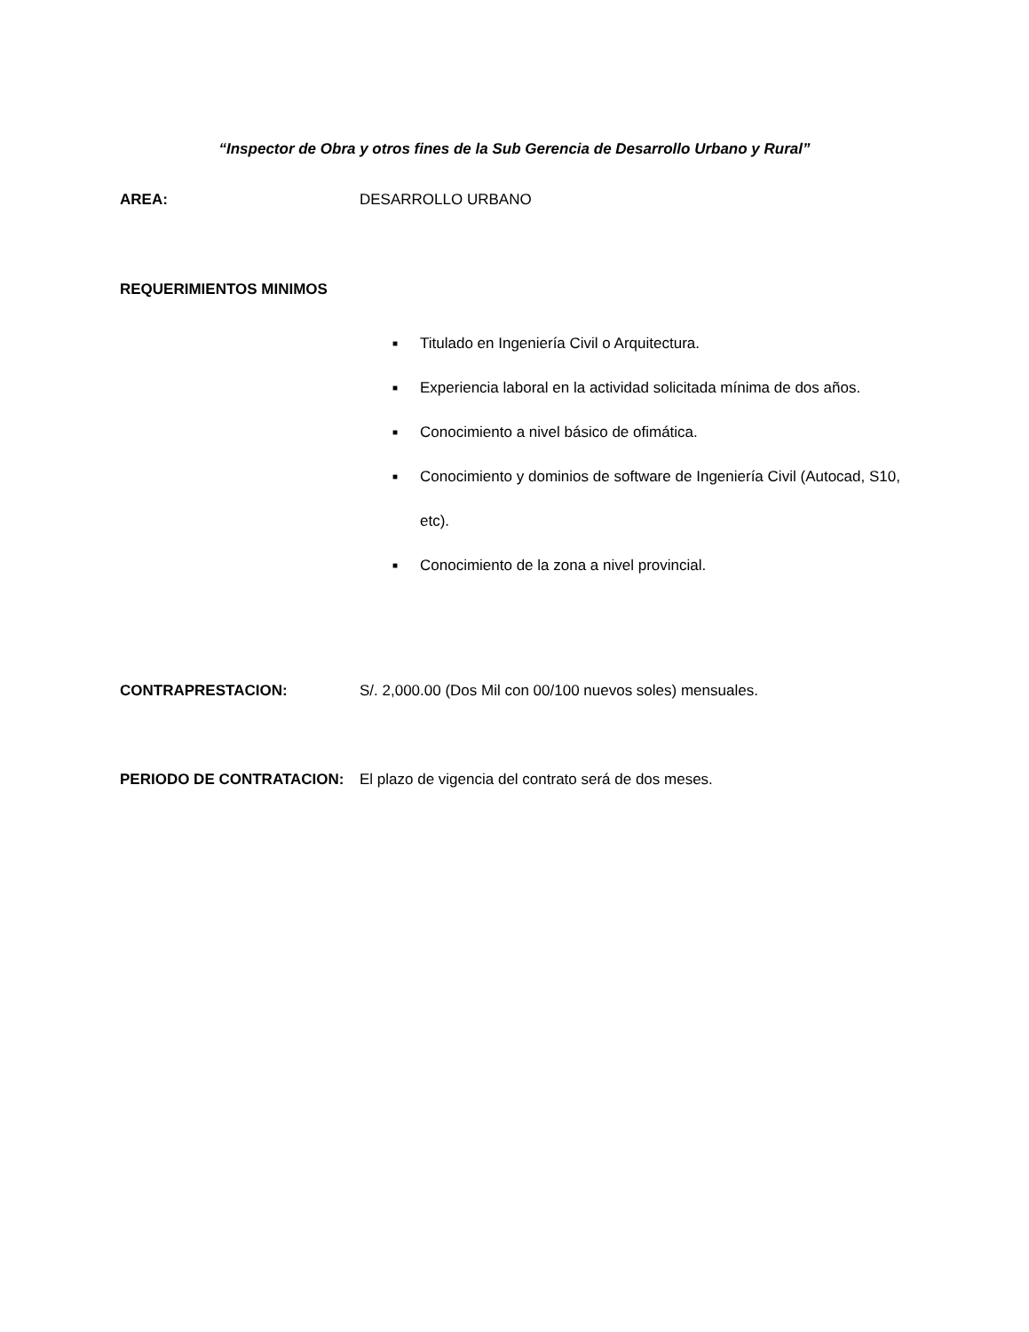“Inspector de Obra y otros fines de la Sub Gerencia de Desarrollo Urbano y Rural”
AREA: DESARROLLO URBANO
REQUERIMIENTOS MINIMOS
■ Titulado en Ingeniería Civil o Arquitectura.
■ Experiencia laboral en la actividad solicitada mínima de dos años.
■ Conocimiento a nivel básico de ofimática.
■ Conocimiento y dominios de software de Ingeniería Civil (Autocad, S10, etc).
■ Conocimiento de la zona a nivel provincial.
CONTRAPRESTACION: S/. 2,000.00 (Dos Mil con 00/100 nuevos soles) mensuales.
PERIODO DE CONTRATACION: El plazo de vigencia del contrato será de dos meses.